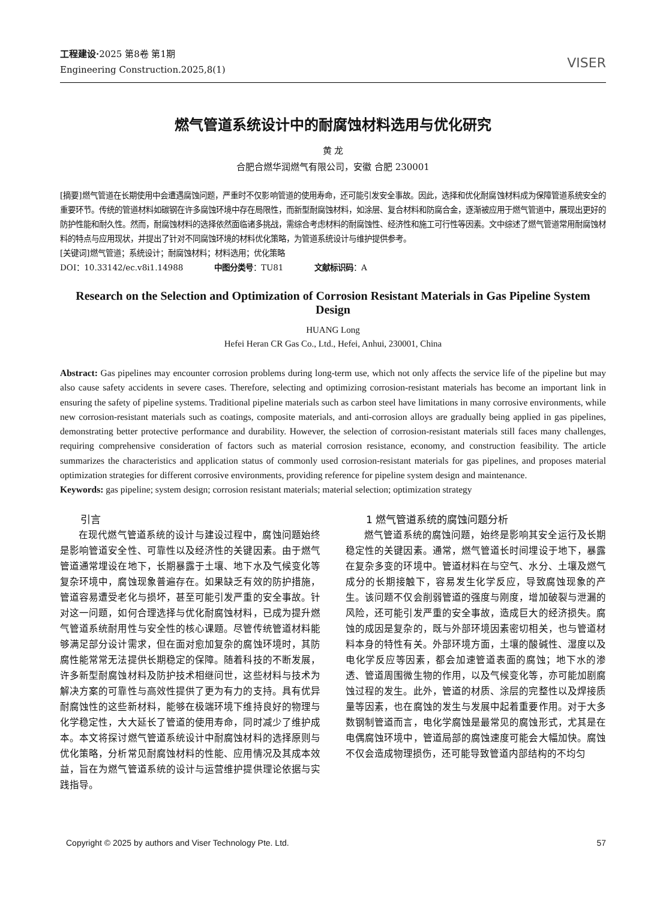工程建设·2025 第8卷 第1期
Engineering Construction.2025,8(1)
VISER
燃气管道系统设计中的耐腐蚀材料选用与优化研究
黄 龙
合肥合燃华润燃气有限公司，安徽 合肥 230001
[摘要]燃气管道在长期使用中会遭遇腐蚀问题，严重时不仅影响管道的使用寿命，还可能引发安全事故。因此，选择和优化耐腐蚀材料成为保障管道系统安全的重要环节。传统的管道材料如碳钢在许多腐蚀环境中存在局限性，而新型耐腐蚀材料，如涂层、复合材料和防腐合金，逐渐被应用于燃气管道中，展现出更好的防护性能和耐久性。然而，耐腐蚀材料的选择依然面临诸多挑战，需综合考虑材料的耐腐蚀性、经济性和施工可行性等因素。文中综述了燃气管道常用耐腐蚀材料的特点与应用现状，并提出了针对不同腐蚀环境的材料优化策略，为管道系统设计与维护提供参考。
[关键词]燃气管道；系统设计；耐腐蚀材料；材料选用；优化策略
DOI：10.33142/ec.v8i1.14988 中图分类号：TU81 文献标识码：A
Research on the Selection and Optimization of Corrosion Resistant Materials in Gas Pipeline System Design
HUANG Long
Hefei Heran CR Gas Co., Ltd., Hefei, Anhui, 230001, China
Abstract: Gas pipelines may encounter corrosion problems during long-term use, which not only affects the service life of the pipeline but may also cause safety accidents in severe cases. Therefore, selecting and optimizing corrosion-resistant materials has become an important link in ensuring the safety of pipeline systems. Traditional pipeline materials such as carbon steel have limitations in many corrosive environments, while new corrosion-resistant materials such as coatings, composite materials, and anti-corrosion alloys are gradually being applied in gas pipelines, demonstrating better protective performance and durability. However, the selection of corrosion-resistant materials still faces many challenges, requiring comprehensive consideration of factors such as material corrosion resistance, economy, and construction feasibility. The article summarizes the characteristics and application status of commonly used corrosion-resistant materials for gas pipelines, and proposes material optimization strategies for different corrosive environments, providing reference for pipeline system design and maintenance.
Keywords: gas pipeline; system design; corrosion resistant materials; material selection; optimization strategy
引言
在现代燃气管道系统的设计与建设过程中，腐蚀问题始终是影响管道安全性、可靠性以及经济性的关键因素。由于燃气管道通常埋设在地下，长期暴露于土壤、地下水及气候变化等复杂环境中，腐蚀现象普遍存在。如果缺乏有效的防护措施，管道容易遭受老化与损坏，甚至可能引发严重的安全事故。针对这一问题，如何合理选择与优化耐腐蚀材料，已成为提升燃气管道系统耐用性与安全性的核心课题。尽管传统管道材料能够满足部分设计需求，但在面对愈加复杂的腐蚀环境时，其防腐性能常常无法提供长期稳定的保障。随着科技的不断发展，许多新型耐腐蚀材料及防护技术相继问世，这些材料与技术为解决方案的可靠性与高效性提供了更为有力的支持。具有优异耐腐蚀性的这些新材料，能够在极端环境下维持良好的物理与化学稳定性，大大延长了管道的使用寿命，同时减少了维护成本。本文将探讨燃气管道系统设计中耐腐蚀材料的选择原则与优化策略，分析常见耐腐蚀材料的性能、应用情况及其成本效益，旨在为燃气管道系统的设计与运营维护提供理论依据与实践指导。
1 燃气管道系统的腐蚀问题分析
燃气管道系统的腐蚀问题，始终是影响其安全运行及长期稳定性的关键因素。通常，燃气管道长时间埋设于地下，暴露在复杂多变的环境中。管道材料在与空气、水分、土壤及燃气成分的长期接触下，容易发生化学反应，导致腐蚀现象的产生。该问题不仅会削弱管道的强度与刚度，增加破裂与泄漏的风险，还可能引发严重的安全事故，造成巨大的经济损失。腐蚀的成因是复杂的，既与外部环境因素密切相关，也与管道材料本身的特性有关。外部环境方面，土壤的酸碱性、湿度以及电化学反应等因素，都会加速管道表面的腐蚀；地下水的渗透、管道周围微生物的作用，以及气候变化等，亦可能加剧腐蚀过程的发生。此外，管道的材质、涂层的完整性以及焊接质量等因素，也在腐蚀的发生与发展中起着重要作用。对于大多数钢制管道而言，电化学腐蚀是最常见的腐蚀形式，尤其是在电偶腐蚀环境中，管道局部的腐蚀速度可能会大幅加快。腐蚀不仅会造成物理损伤，还可能导致管道内部结构的不均匀
Copyright © 2025 by authors and Viser Technology Pte. Ltd. 57